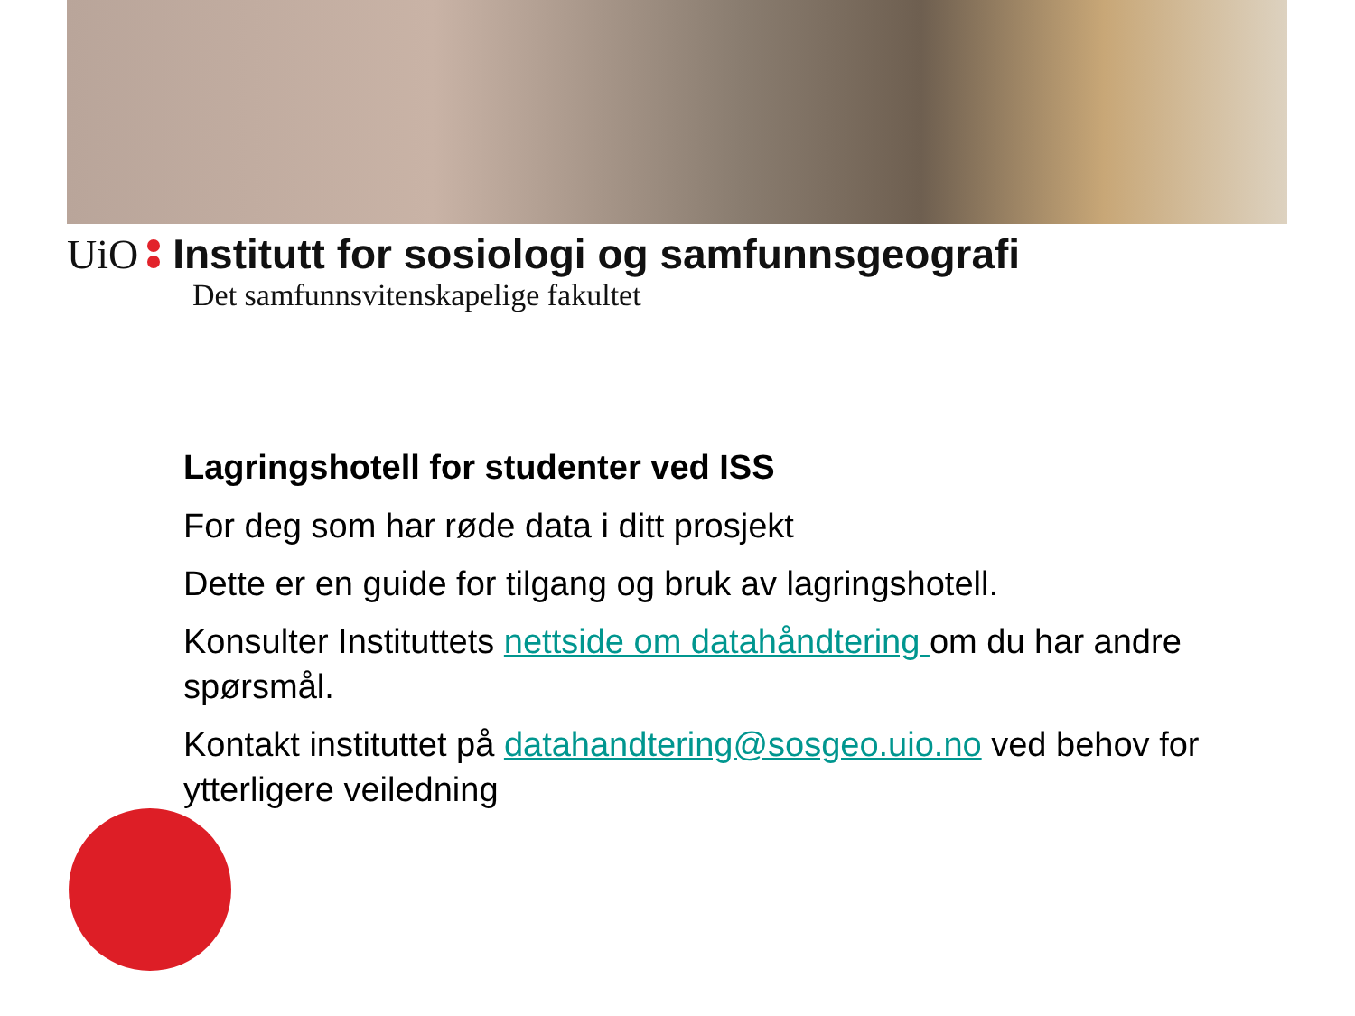UiO Institutt for sosiologi og samfunnsgeografi
Det samfunnsvitenskapelige fakultet
Lagringshotell for studenter ved ISS
For deg som har røde data i ditt prosjekt
Dette er en guide for tilgang og bruk av lagringshotell.
Konsulter Instituttets nettside om datahåndtering om du har andre spørsmål.
Kontakt instituttet på datahandtering@sosgeo.uio.no ved behov for ytterligere veiledning